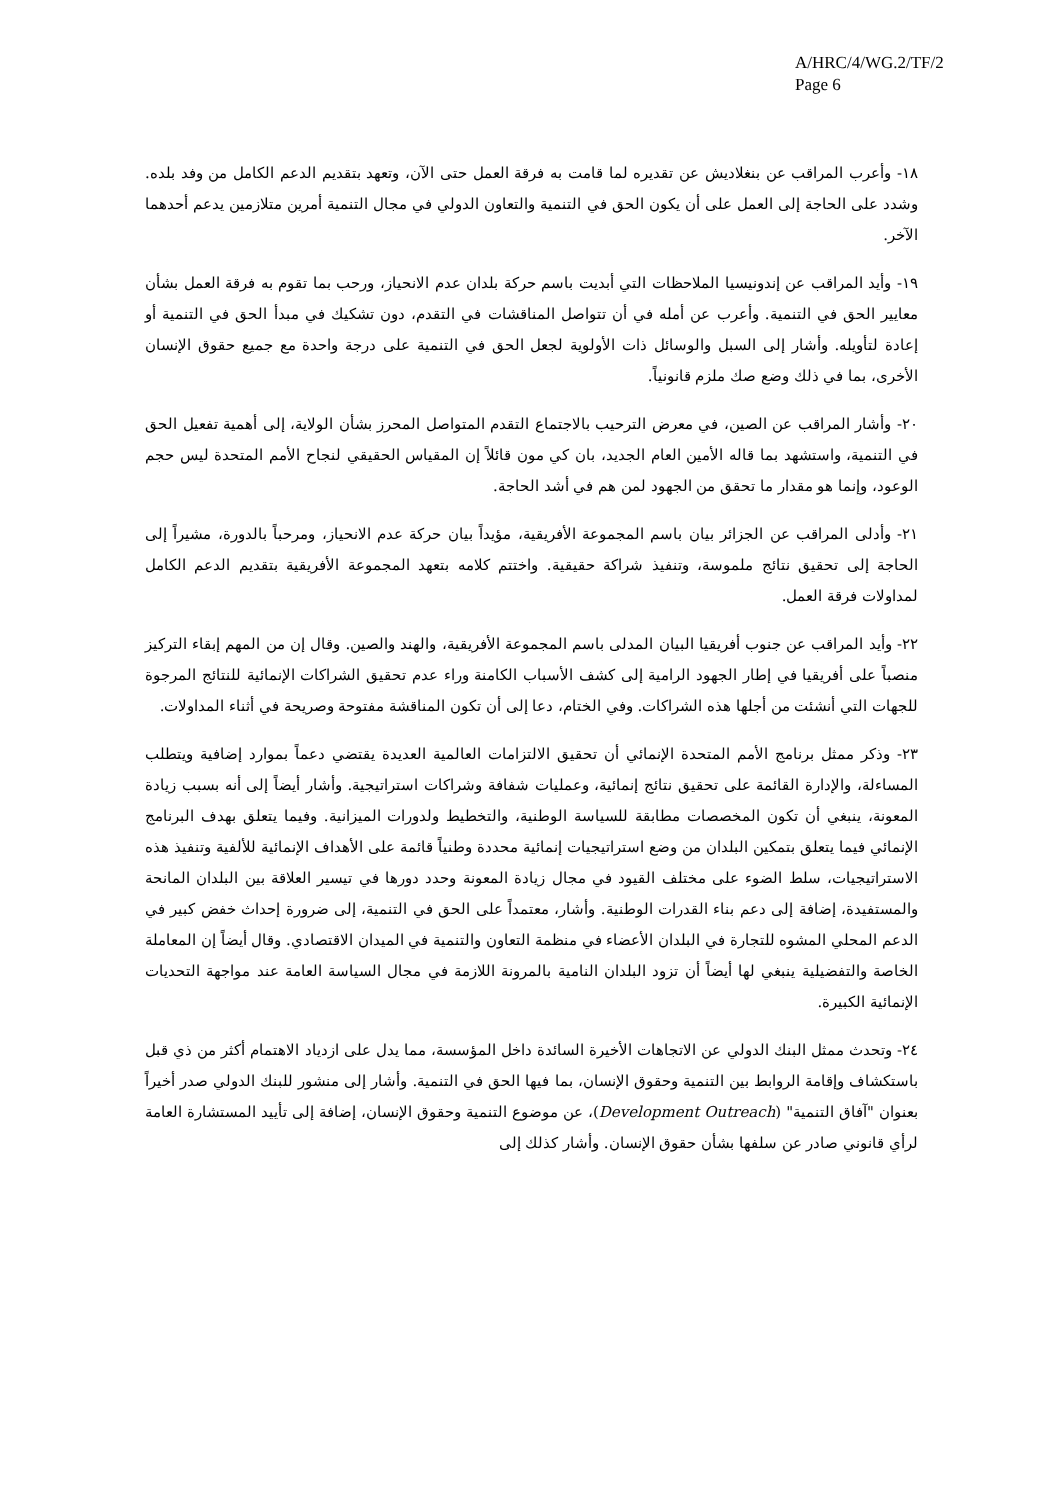A/HRC/4/WG.2/TF/2
Page 6
١٨- وأعرب المراقب عن بنغلاديش عن تقديره لما قامت به فرقة العمل حتى الآن، وتعهد بتقديم الدعم الكامل من وفد بلده. وشدد على الحاجة إلى العمل على أن يكون الحق في التنمية والتعاون الدولي في مجال التنمية أمرين متلازمين يدعم أحدهما الآخر.
١٩- وأيد المراقب عن إندونيسيا الملاحظات التي أبديت باسم حركة بلدان عدم الانحياز، ورحب بما تقوم به فرقة العمل بشأن معايير الحق في التنمية. وأعرب عن أمله في أن تتواصل المناقشات في التقدم، دون تشكيك في مبدأ الحق في التنمية أو إعادة لتأويله. وأشار إلى السبل والوسائل ذات الأولوية لجعل الحق في التنمية على درجة واحدة مع جميع حقوق الإنسان الأخرى، بما في ذلك وضع صك ملزم قانونياً.
٢٠- وأشار المراقب عن الصين، في معرض الترحيب بالاجتماع التقدم المتواصل المحرز بشأن الولاية، إلى أهمية تفعيل الحق في التنمية، واستشهد بما قاله الأمين العام الجديد، بان كي مون قائلاً إن المقياس الحقيقي لنجاح الأمم المتحدة ليس حجم الوعود، وإنما هو مقدار ما تحقق من الجهود لمن هم في أشد الحاجة.
٢١- وأدلى المراقب عن الجزائر بيان باسم المجموعة الأفريقية، مؤيداً بيان حركة عدم الانحياز، ومرحباً بالدورة، مشيراً إلى الحاجة إلى تحقيق نتائج ملموسة، وتنفيذ شراكة حقيقية. واختتم كلامه بتعهد المجموعة الأفريقية بتقديم الدعم الكامل لمداولات فرقة العمل.
٢٢- وأيد المراقب عن جنوب أفريقيا البيان المدلى باسم المجموعة الأفريقية، والهند والصين. وقال إن من المهم إبقاء التركيز منصباً على أفريقيا في إطار الجهود الرامية إلى كشف الأسباب الكامنة وراء عدم تحقيق الشراكات الإنمائية للنتائج المرجوة للجهات التي أنشئت من أجلها هذه الشراكات. وفي الختام، دعا إلى أن تكون المناقشة مفتوحة وصريحة في أثناء المداولات.
٢٣- وذكر ممثل برنامج الأمم المتحدة الإنمائي أن تحقيق الالتزامات العالمية العديدة يقتضي دعماً بموارد إضافية ويتطلب المساءلة، والإدارة القائمة على تحقيق نتائج إنمائية، وعمليات شفافة وشراكات استراتيجية. وأشار أيضاً إلى أنه بسبب زيادة المعونة، ينبغي أن تكون المخصصات مطابقة للسياسة الوطنية، والتخطيط ولدورات الميزانية. وفيما يتعلق بهدف البرنامج الإنمائي فيما يتعلق بتمكين البلدان من وضع استراتيجيات إنمائية محددة وطنياً قائمة على الأهداف الإنمائية للألفية وتنفيذ هذه الاستراتيجيات، سلط الضوء على مختلف القيود في مجال زيادة المعونة وحدد دورها في تيسير العلاقة بين البلدان المانحة والمستفيدة، إضافة إلى دعم بناء القدرات الوطنية. وأشار، معتمداً على الحق في التنمية، إلى ضرورة إحداث خفض كبير في الدعم المحلي المشوه للتجارة في البلدان الأعضاء في منظمة التعاون والتنمية في الميدان الاقتصادي. وقال أيضاً إن المعاملة الخاصة والتفضيلية ينبغي لها أيضاً أن تزود البلدان النامية بالمرونة اللازمة في مجال السياسة العامة عند مواجهة التحديات الإنمائية الكبيرة.
٢٤- وتحدث ممثل البنك الدولي عن الاتجاهات الأخيرة السائدة داخل المؤسسة، مما يدل على ازدياد الاهتمام أكثر من ذي قبل باستكشاف وإقامة الروابط بين التنمية وحقوق الإنسان، بما فيها الحق في التنمية. وأشار إلى منشور للبنك الدولي صدر أخيراً بعنوان "آفاق التنمية" (Development Outreach)، عن موضوع التنمية وحقوق الإنسان، إضافة إلى تأييد المستشارة العامة لرأي قانوني صادر عن سلفها بشأن حقوق الإنسان. وأشار كذلك إلى